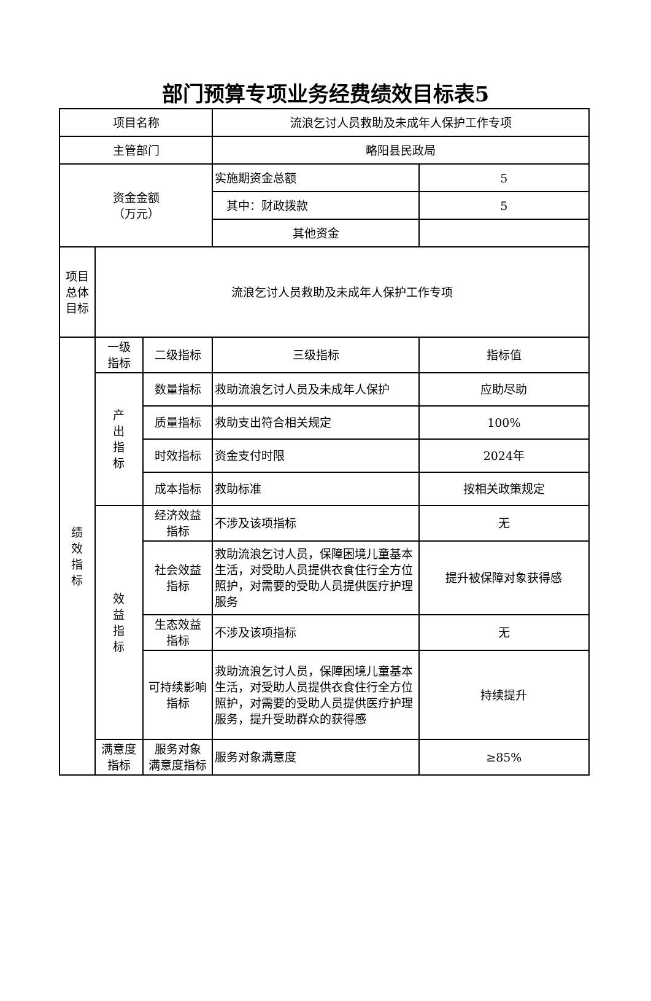部门预算专项业务经费绩效目标表5
| 项目名称 | | | 流浪乞讨人员救助及未成年人保护工作专项 | |
| 主管部门 | | | 略阳县民政局 | |
| 资金金额 （万元） | | | 实施期资金总额 | 5 |
| | | | 其中：财政拨款 | 5 |
| | | | 其他资金 | |
| 项目 总体 目标 | 流浪乞讨人员救助及未成年人保护工作专项 | | | |
| 绩 效 指 标 | 一级 指标 | 二级指标 | 三级指标 | 指标值 |
| | 产 出 指 标 | 数量指标 | 救助流浪乞讨人员及未成年人保护 | 应助尽助 |
| | | 质量指标 | 救助支出符合相关规定 | 100% |
| | | 时效指标 | 资金支付时限 | 2024年 |
| | | 成本指标 | 救助标准 | 按相关政策规定 |
| | 效 益 指 标 | 经济效益 指标 | 不涉及该项指标 | 无 |
| | | 社会效益 指标 | 救助流浪乞讨人员，保障困境儿童基本生活，对受助人员提供衣食住行全方位照护，对需要的受助人员提供医疗护理服务 | 提升被保障对象获得感 |
| | | 生态效益 指标 | 不涉及该项指标 | 无 |
| | | 可持续影响 指标 | 救助流浪乞讨人员，保障困境儿童基本生活，对受助人员提供衣食住行全方位照护，对需要的受助人员提供医疗护理服务，提升受助群众的获得感 | 持续提升 |
| | 满意度 指标 | 服务对象 满意度指标 | 服务对象满意度 | ≥85% |